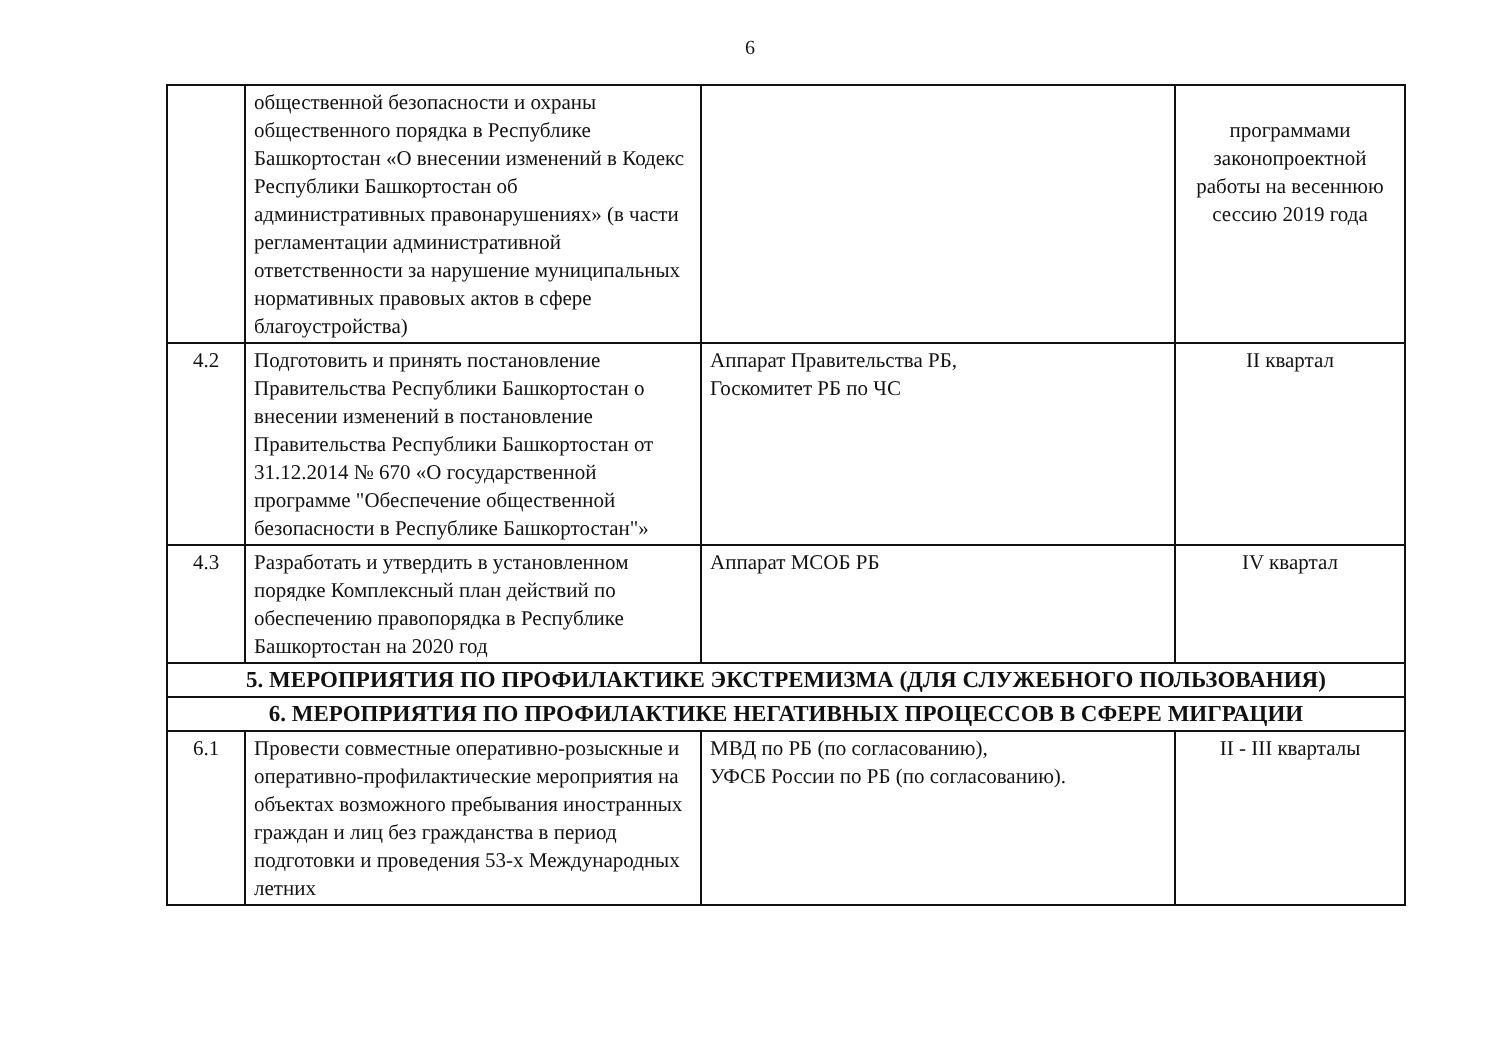6
| | общественной безопасности и охраны общественного порядка в Республике Башкортостан «О внесении изменений в Кодекс Республики Башкортостан об административных правонарушениях» (в части регламентации административной ответственности за нарушение муниципальных нормативных правовых актов в сфере благоустройства) | | программами законопроектной работы на весеннюю сессию 2019 года |
| 4.2 | Подготовить и принять постановление Правительства Республики Башкортостан о внесении изменений в постановление Правительства Республики Башкортостан от 31.12.2014 № 670 «О государственной программе "Обеспечение общественной безопасности в Республике Башкортостан"» | Аппарат Правительства РБ, Госкомитет РБ по ЧС | II квартал |
| 4.3 | Разработать и утвердить в установленном порядке Комплексный план действий по обеспечению правопорядка в Республике Башкортостан на 2020 год | Аппарат МСОБ РБ | IV квартал |
| 5. МЕРОПРИЯТИЯ ПО ПРОФИЛАКТИКЕ ЭКСТРЕМИЗМА (ДЛЯ СЛУЖЕБНОГО ПОЛЬЗОВАНИЯ) | | | |
| 6. МЕРОПРИЯТИЯ ПО ПРОФИЛАКТИКЕ НЕГАТИВНЫХ ПРОЦЕССОВ В СФЕРЕ МИГРАЦИИ | | | |
| 6.1 | Провести совместные оперативно-розыскные и оперативно-профилактические мероприятия на объектах возможного пребывания иностранных граждан и лиц без гражданства в период подготовки и проведения 53-х Международных летних | МВД по РБ (по согласованию), УФСБ России по РБ (по согласованию). | II - III кварталы |